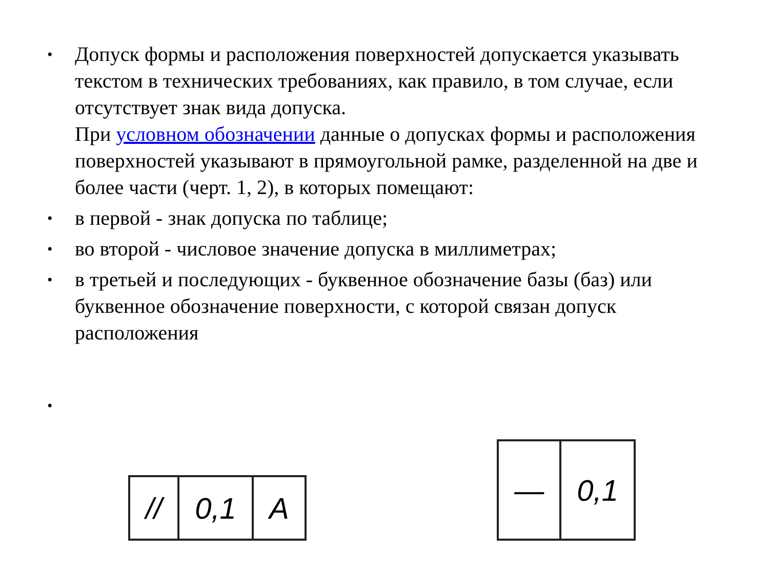•
Допуск формы и расположения поверхностей допускается указывать текстом в технических требованиях, как правило, в том случае, если отсутствует знак вида допуска.
При условном обозначении данные о допусках формы и расположения поверхностей указывают в прямоугольной рамке, разделенной на две и более части (черт. 1, 2), в которых помещают:
•
в первой - знак допуска по таблице;
•
во второй - числовое значение допуска в миллиметрах;
•
в третьей и последующих - буквенное обозначение базы (баз) или буквенное обозначение поверхности, с которой связан допуск расположения
•
| // | 0,1 | A |
| — | 0,1 |